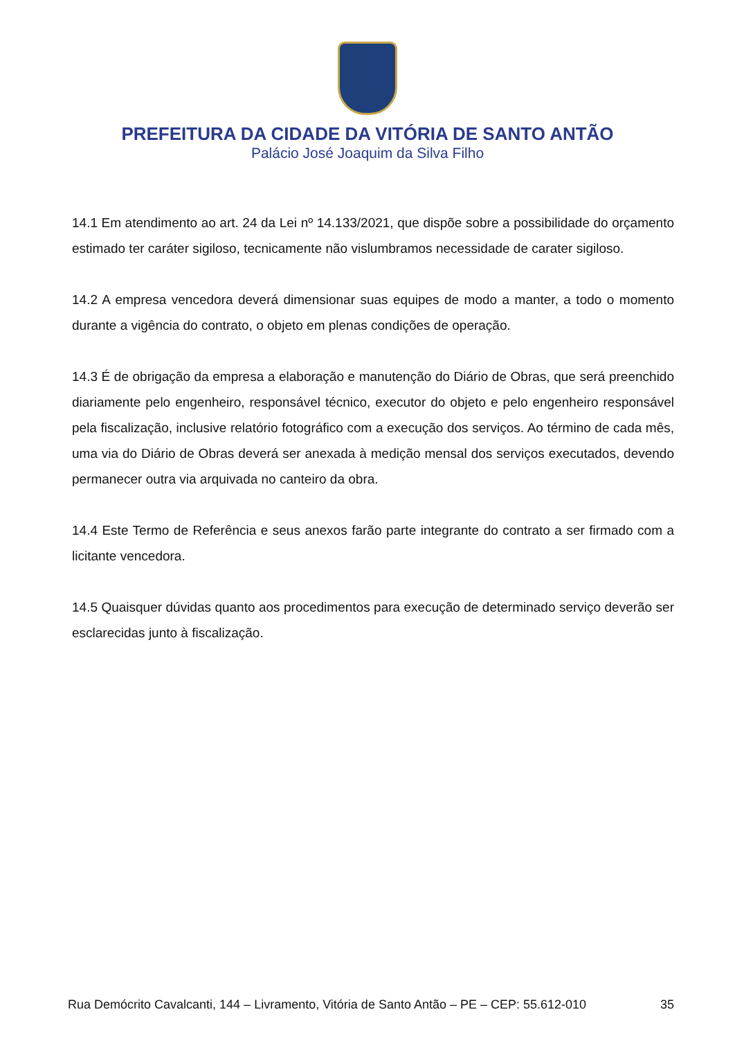PREFEITURA DA CIDADE DA VITÓRIA DE SANTO ANTÃO
Palácio José Joaquim da Silva Filho
14.1 Em atendimento ao art. 24 da Lei nº 14.133/2021, que dispõe sobre a possibilidade do orçamento estimado ter caráter sigiloso, tecnicamente não vislumbramos necessidade de carater sigiloso.
14.2 A empresa vencedora deverá dimensionar suas equipes de modo a manter, a todo o momento durante a vigência do contrato, o objeto em plenas condições de operação.
14.3 É de obrigação da empresa a elaboração e manutenção do Diário de Obras, que será preenchido diariamente pelo engenheiro, responsável técnico, executor do objeto e pelo engenheiro responsável pela fiscalização, inclusive relatório fotográfico com a execução dos serviços. Ao término de cada mês, uma via do Diário de Obras deverá ser anexada à medição mensal dos serviços executados, devendo permanecer outra via arquivada no canteiro da obra.
14.4 Este Termo de Referência e seus anexos farão parte integrante do contrato a ser firmado com a licitante vencedora.
14.5 Quaisquer dúvidas quanto aos procedimentos para execução de determinado serviço deverão ser esclarecidas junto à fiscalização.
Rua Demócrito Cavalcanti, 144 – Livramento, Vitória de Santo Antão – PE – CEP: 55.612-010 35